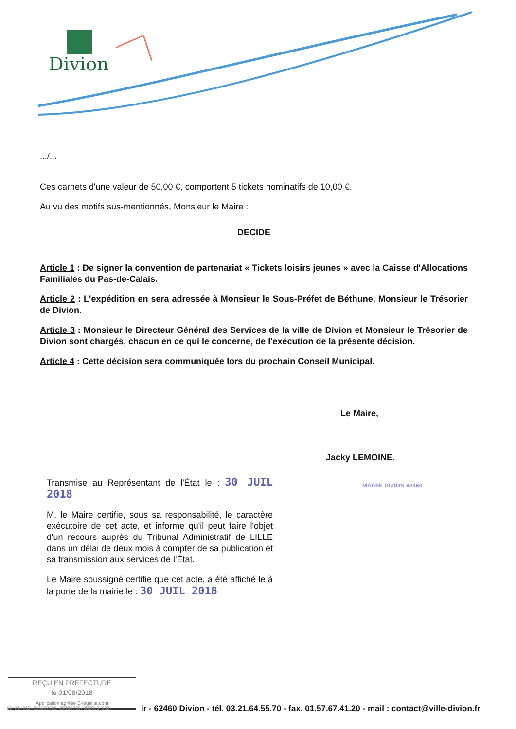Divion
.../...
Ces carnets d'une valeur de 50,00 €, comportent 5 tickets nominatifs de 10,00 €.
Au vu des motifs sus-mentionnés, Monsieur le Maire :
DECIDE
Article 1 : De signer la convention de partenariat « Tickets loisirs jeunes » avec la Caisse d'Allocations Familiales du Pas-de-Calais.
Article 2 : L'expédition en sera adressée à Monsieur le Sous-Préfet de Béthune, Monsieur le Trésorier de Divion.
Article 3 : Monsieur le Directeur Général des Services de la ville de Divion et Monsieur le Trésorier de Divion sont chargés, chacun en ce qui le concerne, de l'exécution de la présente décision.
Article 4 : Cette décision sera communiquée lors du prochain Conseil Municipal.
Le Maire,
Jacky LEMOINE.
MAIRIE DIVION 62460
Transmise au Représentant de l'État le : 30 JUIL 2018
M. le Maire certifie, sous sa responsabilité, le caractère exécutoire de cet acte, et informe qu'il peut faire l'objet d'un recours auprès du Tribunal Administratif de LILLE dans un délai de deux mois à compter de sa publication et sa transmission aux services de l'État.
Le Maire soussigné certifie que cet acte, a été affiché le à la porte de la mairie le : 30 JUIL 2018
REÇU EN PREFECTURE
le 01/08/2018
Application agréée E-legalite.com
99_AI-062-216202705-20180730-DM2018_032-
ir - 62460 Divion - tél. 03.21.64.55.70 - fax. 01.57.67.41.20 - mail : contact@ville-divion.fr